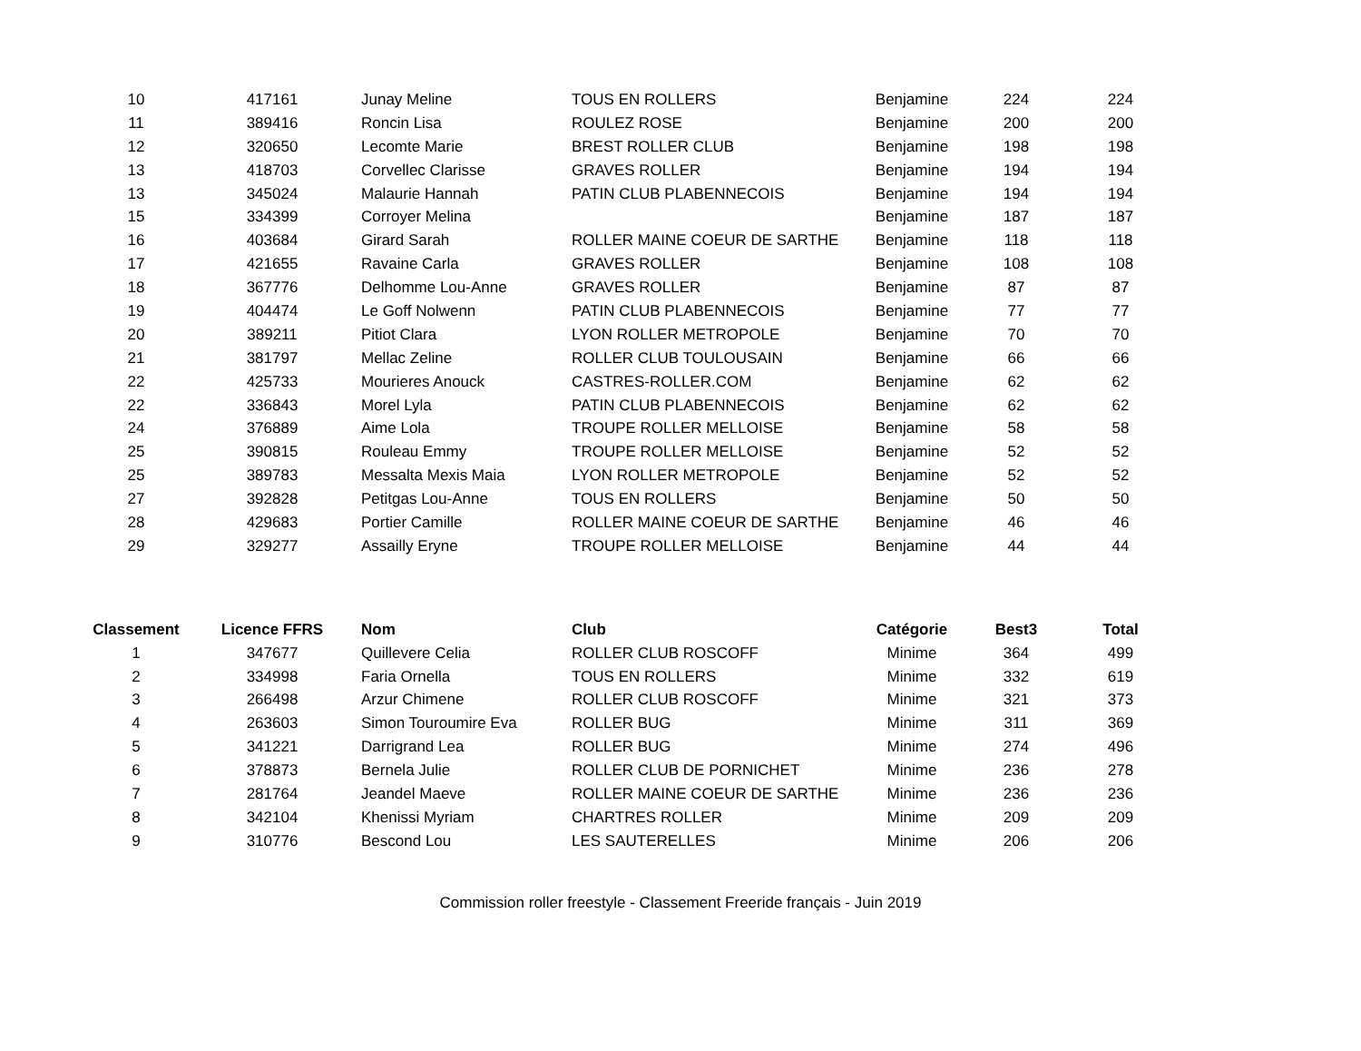| 10 | 417161 | Junay Meline | TOUS EN ROLLERS | Benjamine | 224 | 224 |
| 11 | 389416 | Roncin Lisa | ROULEZ ROSE | Benjamine | 200 | 200 |
| 12 | 320650 | Lecomte Marie | BREST ROLLER CLUB | Benjamine | 198 | 198 |
| 13 | 418703 | Corvellec Clarisse | GRAVES ROLLER | Benjamine | 194 | 194 |
| 13 | 345024 | Malaurie Hannah | PATIN CLUB PLABENNECOIS | Benjamine | 194 | 194 |
| 15 | 334399 | Corroyer Melina | | Benjamine | 187 | 187 |
| 16 | 403684 | Girard Sarah | ROLLER MAINE COEUR DE SARTHE | Benjamine | 118 | 118 |
| 17 | 421655 | Ravaine Carla | GRAVES ROLLER | Benjamine | 108 | 108 |
| 18 | 367776 | Delhomme Lou-Anne | GRAVES ROLLER | Benjamine | 87 | 87 |
| 19 | 404474 | Le Goff Nolwenn | PATIN CLUB PLABENNECOIS | Benjamine | 77 | 77 |
| 20 | 389211 | Pitiot Clara | LYON ROLLER METROPOLE | Benjamine | 70 | 70 |
| 21 | 381797 | Mellac Zeline | ROLLER CLUB TOULOUSAIN | Benjamine | 66 | 66 |
| 22 | 425733 | Mourieres Anouck | CASTRES-ROLLER.COM | Benjamine | 62 | 62 |
| 22 | 336843 | Morel Lyla | PATIN CLUB PLABENNECOIS | Benjamine | 62 | 62 |
| 24 | 376889 | Aime Lola | TROUPE ROLLER MELLOISE | Benjamine | 58 | 58 |
| 25 | 390815 | Rouleau Emmy | TROUPE ROLLER MELLOISE | Benjamine | 52 | 52 |
| 25 | 389783 | Messalta Mexis Maia | LYON ROLLER METROPOLE | Benjamine | 52 | 52 |
| 27 | 392828 | Petitgas Lou-Anne | TOUS EN ROLLERS | Benjamine | 50 | 50 |
| 28 | 429683 | Portier Camille | ROLLER MAINE COEUR DE SARTHE | Benjamine | 46 | 46 |
| 29 | 329277 | Assailly Eryne | TROUPE ROLLER MELLOISE | Benjamine | 44 | 44 |
| Classement | Licence FFRS | Nom | Club | Catégorie | Best3 | Total |
| --- | --- | --- | --- | --- | --- | --- |
| 1 | 347677 | Quillevere Celia | ROLLER CLUB ROSCOFF | Minime | 364 | 499 |
| 2 | 334998 | Faria Ornella | TOUS EN ROLLERS | Minime | 332 | 619 |
| 3 | 266498 | Arzur Chimene | ROLLER CLUB ROSCOFF | Minime | 321 | 373 |
| 4 | 263603 | Simon Touroumire Eva | ROLLER BUG | Minime | 311 | 369 |
| 5 | 341221 | Darrigrand Lea | ROLLER BUG | Minime | 274 | 496 |
| 6 | 378873 | Bernela Julie | ROLLER CLUB DE PORNICHET | Minime | 236 | 278 |
| 7 | 281764 | Jeandel Maeve | ROLLER MAINE COEUR DE SARTHE | Minime | 236 | 236 |
| 8 | 342104 | Khenissi Myriam | CHARTRES ROLLER | Minime | 209 | 209 |
| 9 | 310776 | Bescond Lou | LES SAUTERELLES | Minime | 206 | 206 |
Commission roller freestyle - Classement Freeride français - Juin 2019